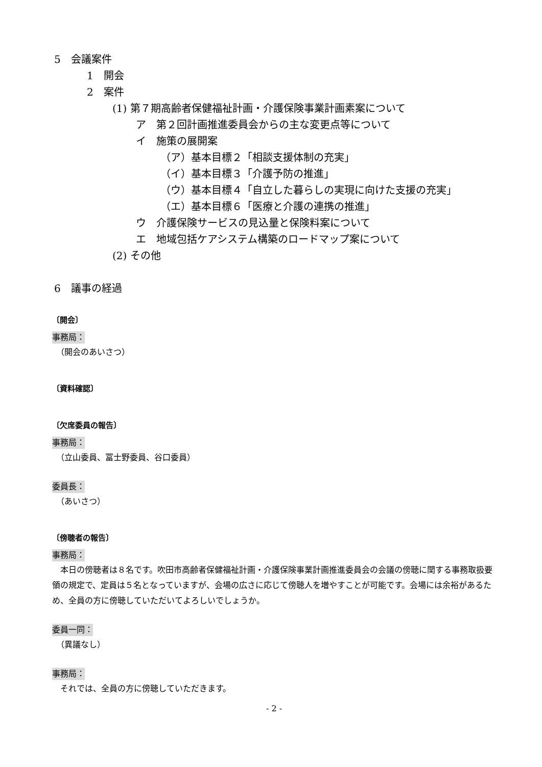5　会議案件
1　開会
2　案件
(1) 第７期高齢者保健福祉計画・介護保険事業計画素案について
ア　第２回計画推進委員会からの主な変更点等について
イ　施策の展開案
（ア）基本目標２「相談支援体制の充実」
（イ）基本目標３「介護予防の推進」
（ウ）基本目標４「自立した暮らしの実現に向けた支援の充実」
（エ）基本目標６「医療と介護の連携の推進」
ウ　介護保険サービスの見込量と保険料案について
エ　地域包括ケアシステム構築のロードマップ案について
(2) その他
6　議事の経過
〔開会〕
事務局：
　（開会のあいさつ）
〔資料確認〕
〔欠席委員の報告〕
事務局：
　（立山委員、冨士野委員、谷口委員）
委員長：
　（あいさつ）
〔傍聴者の報告〕
事務局：
　本日の傍聴者は８名です。吹田市高齢者保健福祉計画・介護保険事業計画推進委員会の会議の傍聴に関する事務取扱要領の規定で、定員は５名となっていますが、会場の広さに応じて傍聴人を増やすことが可能です。会場には余裕があるため、全員の方に傍聴していただいてよろしいでしょうか。
委員一同：
　（異議なし）
事務局：
　それでは、全員の方に傍聴していただきます。
- 2 -